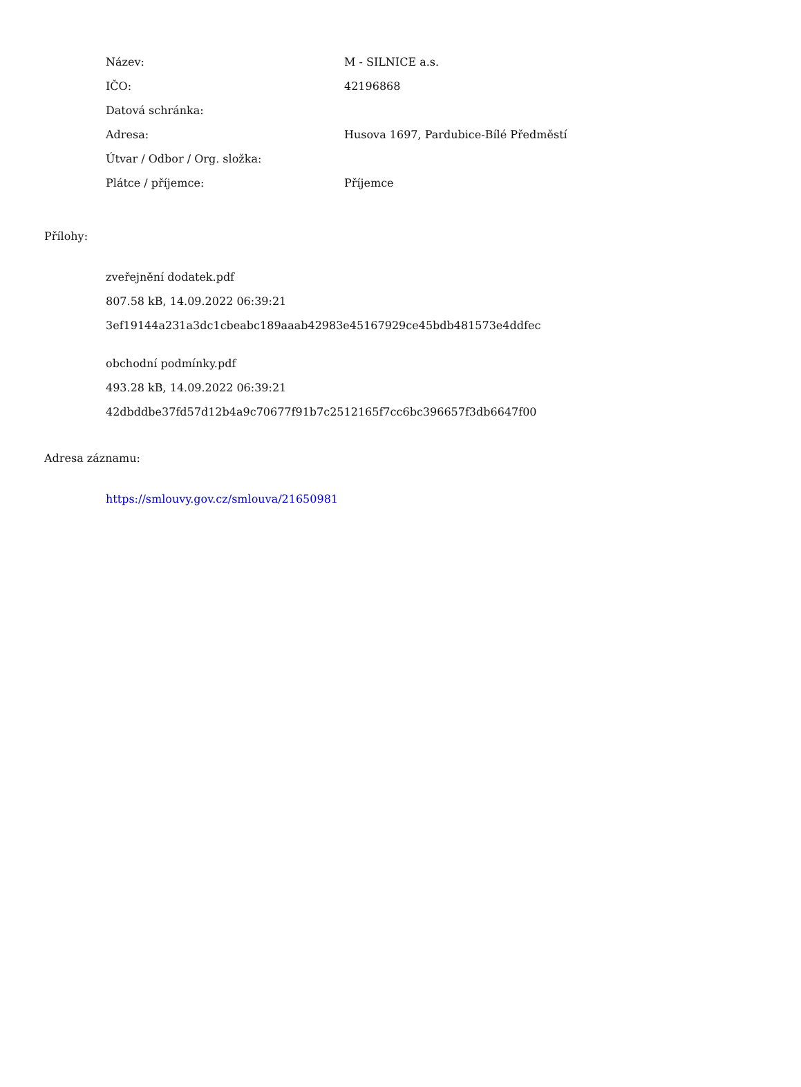| Název: | M - SILNICE a.s. |
| IČO: | 42196868 |
| Datová schránka: | |
| Adresa: | Husova 1697, Pardubice-Bílé Předměstí |
| Útvar / Odbor / Org. složka: | |
| Plátce / příjemce: | Příjemce |
Přílohy:
zveřejnění dodatek.pdf
807.58 kB, 14.09.2022 06:39:21
3ef19144a231a3dc1cbeabc189aaab42983e45167929ce45bdb481573e4ddfec
obchodní podmínky.pdf
493.28 kB, 14.09.2022 06:39:21
42dbddbe37fd57d12b4a9c70677f91b7c2512165f7cc6bc396657f3db6647f00
Adresa záznamu:
https://smlouvy.gov.cz/smlouva/21650981